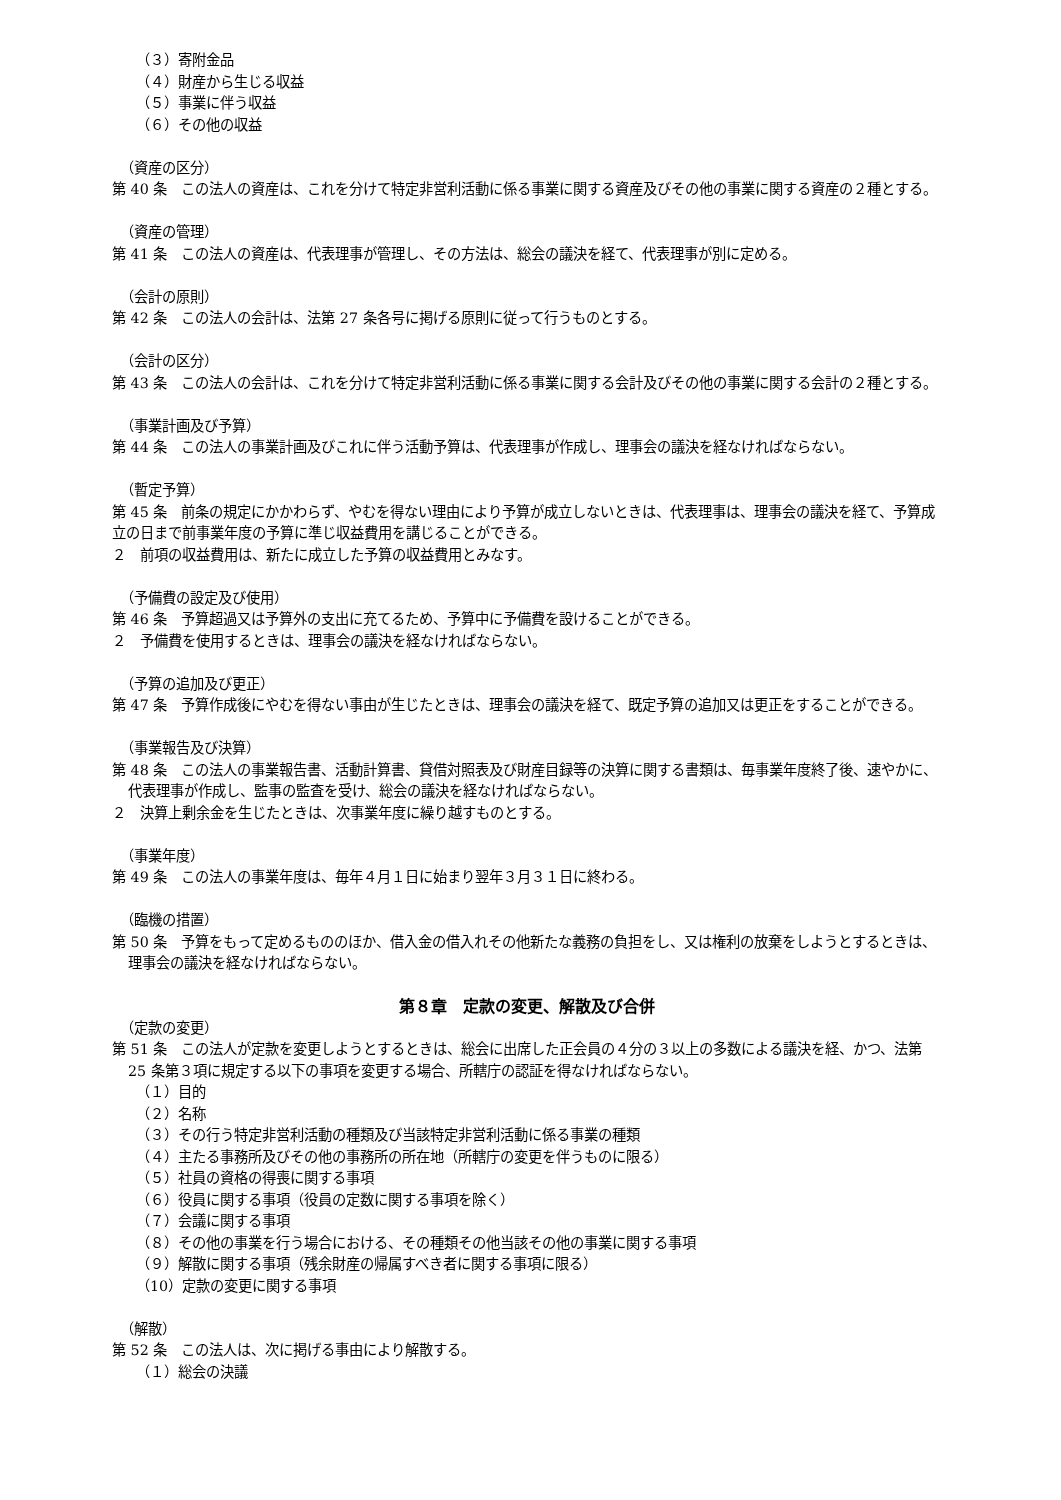（３）寄附金品
（４）財産から生じる収益
（５）事業に伴う収益
（６）その他の収益
（資産の区分）
第 40 条　この法人の資産は、これを分けて特定非営利活動に係る事業に関する資産及びその他の事業に関する資産の２種とする。
（資産の管理）
第 41 条　この法人の資産は、代表理事が管理し、その方法は、総会の議決を経て、代表理事が別に定める。
（会計の原則）
第 42 条　この法人の会計は、法第 27 条各号に掲げる原則に従って行うものとする。
（会計の区分）
第 43 条　この法人の会計は、これを分けて特定非営利活動に係る事業に関する会計及びその他の事業に関する会計の２種とする。
（事業計画及び予算）
第 44 条　この法人の事業計画及びこれに伴う活動予算は、代表理事が作成し、理事会の議決を経なければならない。
（暫定予算）
第 45 条　前条の規定にかかわらず、やむを得ない理由により予算が成立しないときは、代表理事は、理事会の議決を経て、予算成立の日まで前事業年度の予算に準じ収益費用を講じることができる。
２　前項の収益費用は、新たに成立した予算の収益費用とみなす。
（予備費の設定及び使用）
第 46 条　予算超過又は予算外の支出に充てるため、予算中に予備費を設けることができる。
２　予備費を使用するときは、理事会の議決を経なければならない。
（予算の追加及び更正）
第 47 条　予算作成後にやむを得ない事由が生じたときは、理事会の議決を経て、既定予算の追加又は更正をすることができる。
（事業報告及び決算）
第 48 条　この法人の事業報告書、活動計算書、貸借対照表及び財産目録等の決算に関する書類は、毎事業年度終了後、速やかに、代表理事が作成し、監事の監査を受け、総会の議決を経なければならない。
２　決算上剰余金を生じたときは、次事業年度に繰り越すものとする。
（事業年度）
第 49 条　この法人の事業年度は、毎年４月１日に始まり翌年３月３１日に終わる。
（臨機の措置）
第 50 条　予算をもって定めるもののほか、借入金の借入れその他新たな義務の負担をし、又は権利の放棄をしようとするときは、理事会の議決を経なければならない。
第８章　定款の変更、解散及び合併
（定款の変更）
第 51 条　この法人が定款を変更しようとするときは、総会に出席した正会員の４分の３以上の多数による議決を経、かつ、法第 25 条第３項に規定する以下の事項を変更する場合、所轄庁の認証を得なければならない。
（１）目的
（２）名称
（３）その行う特定非営利活動の種類及び当該特定非営利活動に係る事業の種類
（４）主たる事務所及びその他の事務所の所在地（所轄庁の変更を伴うものに限る）
（５）社員の資格の得喪に関する事項
（６）役員に関する事項（役員の定数に関する事項を除く）
（７）会議に関する事項
（８）その他の事業を行う場合における、その種類その他当該その他の事業に関する事項
（９）解散に関する事項（残余財産の帰属すべき者に関する事項に限る）
（10）定款の変更に関する事項
（解散）
第 52 条　この法人は、次に掲げる事由により解散する。
（１）総会の決議